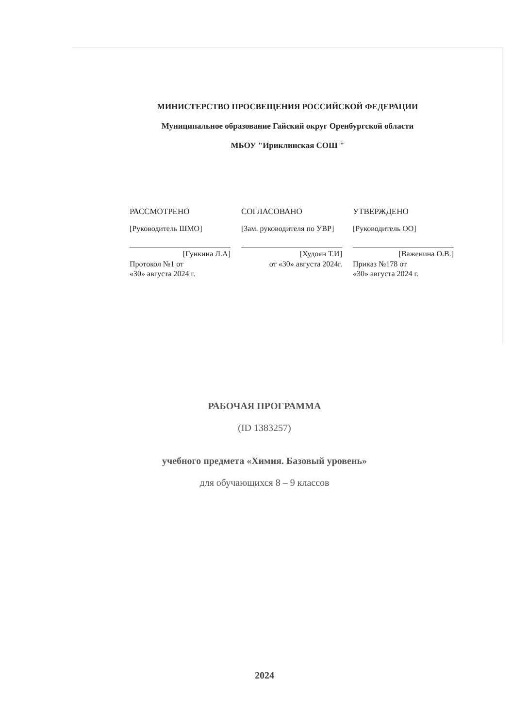МИНИСТЕРСТВО ПРОСВЕЩЕНИЯ РОССИЙСКОЙ ФЕДЕРАЦИИ
Муниципальное образование Гайский округ Оренбургской области
МБОУ "Ириклинская СОШ "
РАССМОТРЕНО
[Руководитель ШМО]
[Гункина Л.А]
Протокол №1 от
«30» августа 2024 г.
СОГЛАСОВАНО
[Зам. руководителя по УВР]
[Худоян Т.И]
от «30» августа 2024г.
УТВЕРЖДЕНО
[Руководитель ОО]
[Важенина О.В.]
Приказ №178 от
«30» августа 2024 г.
РАБОЧАЯ ПРОГРАММА
(ID 1383257)
учебного предмета «Химия. Базовый уровень»
для обучающихся 8 – 9 классов
2024